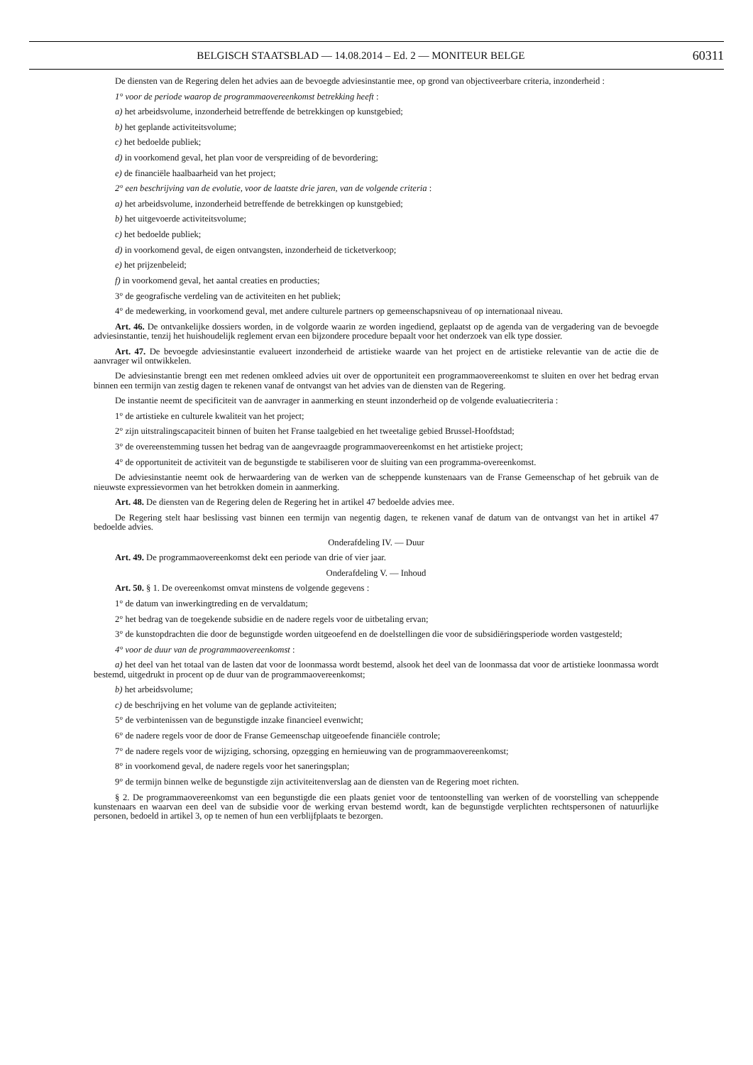BELGISCH STAATSBLAD — 14.08.2014 – Ed. 2 — MONITEUR BELGE 60311
De diensten van de Regering delen het advies aan de bevoegde adviesinstantie mee, op grond van objectiveerbare criteria, inzonderheid :
1° voor de periode waarop de programmaovereenkomst betrekking heeft :
a) het arbeidsvolume, inzonderheid betreffende de betrekkingen op kunstgebied;
b) het geplande activiteitsvolume;
c) het bedoelde publiek;
d) in voorkomend geval, het plan voor de verspreiding of de bevordering;
e) de financiële haalbaarheid van het project;
2° een beschrijving van de evolutie, voor de laatste drie jaren, van de volgende criteria :
a) het arbeidsvolume, inzonderheid betreffende de betrekkingen op kunstgebied;
b) het uitgevoerde activiteitsvolume;
c) het bedoelde publiek;
d) in voorkomend geval, de eigen ontvangsten, inzonderheid de ticketverkoop;
e) het prijzenbeleid;
f) in voorkomend geval, het aantal creaties en producties;
3° de geografische verdeling van de activiteiten en het publiek;
4° de medewerking, in voorkomend geval, met andere culturele partners op gemeenschapsniveau of op internationaal niveau.
Art. 46. De ontvankelijke dossiers worden, in de volgorde waarin ze worden ingediend, geplaatst op de agenda van de vergadering van de bevoegde adviesinstantie, tenzij het huishoudelijk reglement ervan een bijzondere procedure bepaalt voor het onderzoek van elk type dossier.
Art. 47. De bevoegde adviesinstantie evalueert inzonderheid de artistieke waarde van het project en de artistieke relevantie van de actie die de aanvrager wil ontwikkelen.
De adviesinstantie brengt een met redenen omkleed advies uit over de opportuniteit een programmaovereenkomst te sluiten en over het bedrag ervan binnen een termijn van zestig dagen te rekenen vanaf de ontvangst van het advies van de diensten van de Regering.
De instantie neemt de specificiteit van de aanvrager in aanmerking en steunt inzonderheid op de volgende evaluatiecriteria :
1° de artistieke en culturele kwaliteit van het project;
2° zijn uitstralingscapaciteit binnen of buiten het Franse taalgebied en het tweetalige gebied Brussel-Hoofdstad;
3° de overeenstemming tussen het bedrag van de aangevraagde programmaovereenkomst en het artistieke project;
4° de opportuniteit de activiteit van de begunstigde te stabiliseren voor de sluiting van een programma-overeenkomst.
De adviesinstantie neemt ook de herwaardering van de werken van de scheppende kunstenaars van de Franse Gemeenschap of het gebruik van de nieuwste expressievormen van het betrokken domein in aanmerking.
Art. 48. De diensten van de Regering delen de Regering het in artikel 47 bedoelde advies mee.
De Regering stelt haar beslissing vast binnen een termijn van negentig dagen, te rekenen vanaf de datum van de ontvangst van het in artikel 47 bedoelde advies.
Onderafdeling IV. — Duur
Art. 49. De programmaovereenkomst dekt een periode van drie of vier jaar.
Onderafdeling V. — Inhoud
Art. 50. § 1. De overeenkomst omvat minstens de volgende gegevens :
1° de datum van inwerkingtreding en de vervaldatum;
2° het bedrag van de toegekende subsidie en de nadere regels voor de uitbetaling ervan;
3° de kunstopdrachten die door de begunstigde worden uitgeoefend en de doelstellingen die voor de subsidiëringsperiode worden vastgesteld;
4° voor de duur van de programmaovereenkomst :
a) het deel van het totaal van de lasten dat voor de loonmassa wordt bestemd, alsook het deel van de loonmassa dat voor de artistieke loonmassa wordt bestemd, uitgedrukt in procent op de duur van de programmaovereenkomst;
b) het arbeidsvolume;
c) de beschrijving en het volume van de geplande activiteiten;
5° de verbintenissen van de begunstigde inzake financieel evenwicht;
6° de nadere regels voor de door de Franse Gemeenschap uitgeoefende financiële controle;
7° de nadere regels voor de wijziging, schorsing, opzegging en hernieuwing van de programmaovereenkomst;
8° in voorkomend geval, de nadere regels voor het saneringsplan;
9° de termijn binnen welke de begunstigde zijn activiteitenverslag aan de diensten van de Regering moet richten.
§ 2. De programmaovereenkomst van een begunstigde die een plaats geniet voor de tentoonstelling van werken of de voorstelling van scheppende kunstenaars en waarvan een deel van de subsidie voor de werking ervan bestemd wordt, kan de begunstigde verplichten rechtspersonen of natuurlijke personen, bedoeld in artikel 3, op te nemen of hun een verblijfplaats te bezorgen.